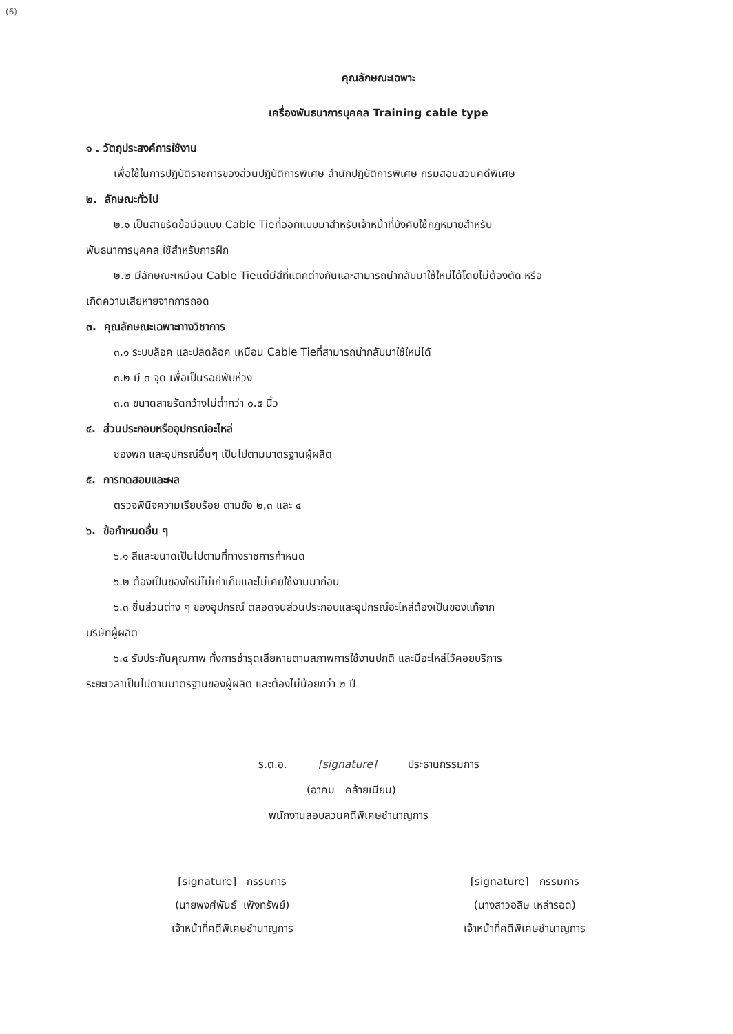(6)
คุณลักษณะเฉพาะ
เครื่องพันธนาการบุคคล Training cable type
๑ . วัตถุประสงค์การใช้งาน
เพื่อใช้ในการปฏิบัติราชการของส่วนปฏิบัติการพิเศษ สำนักปฏิบัติการพิเศษ กรมสอบสวนคดีพิเศษ
๒. ลักษณะทั่วไป
๒.๑ เป็นสายรัดข้อมือแบบ Cable Tieที่ออกแบบมาสำหรับเจ้าหน้าที่บังคับใช้กฎหมายสำหรับ
พันธนาการบุคคล ใช้สำหรับการฝึก
๒.๒ มีลักษณะเหมือน Cable Tieแต่มีสีที่แตกต่างกันและสามารถนำกลับมาใช้ใหม่ได้โดยไม่ต้องตัด หรือ
เกิดความเสียหายจากการถอด
๓. คุณลักษณะเฉพาะทางวิชาการ
๓.๑ ระบบล็อค และปลดล็อค เหมือน Cable Tieที่สามารถนำกลับมาใช้ใหม่ได้
๓.๒ มี ๓ จุด เพื่อเป็นรอยพับห่วง
๓.๓ ขนาดสายรัดกว้างไม่ต่ำกว่า ๐.๕ นิ้ว
๔. ส่วนประกอบหรืออุปกรณ์อะไหล่
ซองพก และอุปกรณ์อื่นๆ เป็นไปตามมาตรฐานผู้ผลิต
๕. การทดสอบและผล
ตรวจพินิจความเรียบร้อย ตามข้อ ๒,๓ และ ๔
๖. ข้อกำหนดอื่น ๆ
๖.๑ สีและขนาดเป็นไปตามที่ทางราชการกำหนด
๖.๒ ต้องเป็นของใหม่ไม่เก่าเก็บและไม่เคยใช้งานมาก่อน
๖.๓ ชิ้นส่วนต่าง ๆ ของอุปกรณ์ ตลอดจนส่วนประกอบและอุปกรณ์อะไหล่ต้องเป็นของแท้จาก
บริษัทผู้ผลิต
๖.๔ รับประกันคุณภาพ ทั้งการชำรุดเสียหายตามสภาพการใช้งานปกติ และมีอะไหล่ไว้คอยบริการ
ระยะเวลาเป็นไปตามมาตรฐานของผู้ผลิต และต้องไม่น้อยกว่า ๒ ปี
ร.ต.อ. [signature] ประธานกรรมการ
(อาคม คล้ายเนียม)
พนักงานสอบสวนคดีพิเศษชำนาญการ
[signature] กรรมการ
(นายพงศ์พันธ์ เพ็งทรัพย์)
เจ้าหน้าที่คดีพิเศษชำนาญการ
[signature] กรรมการ
(นางสาวอลิษ เหล่ารอด)
เจ้าหน้าที่คดีพิเศษชำนาญการ